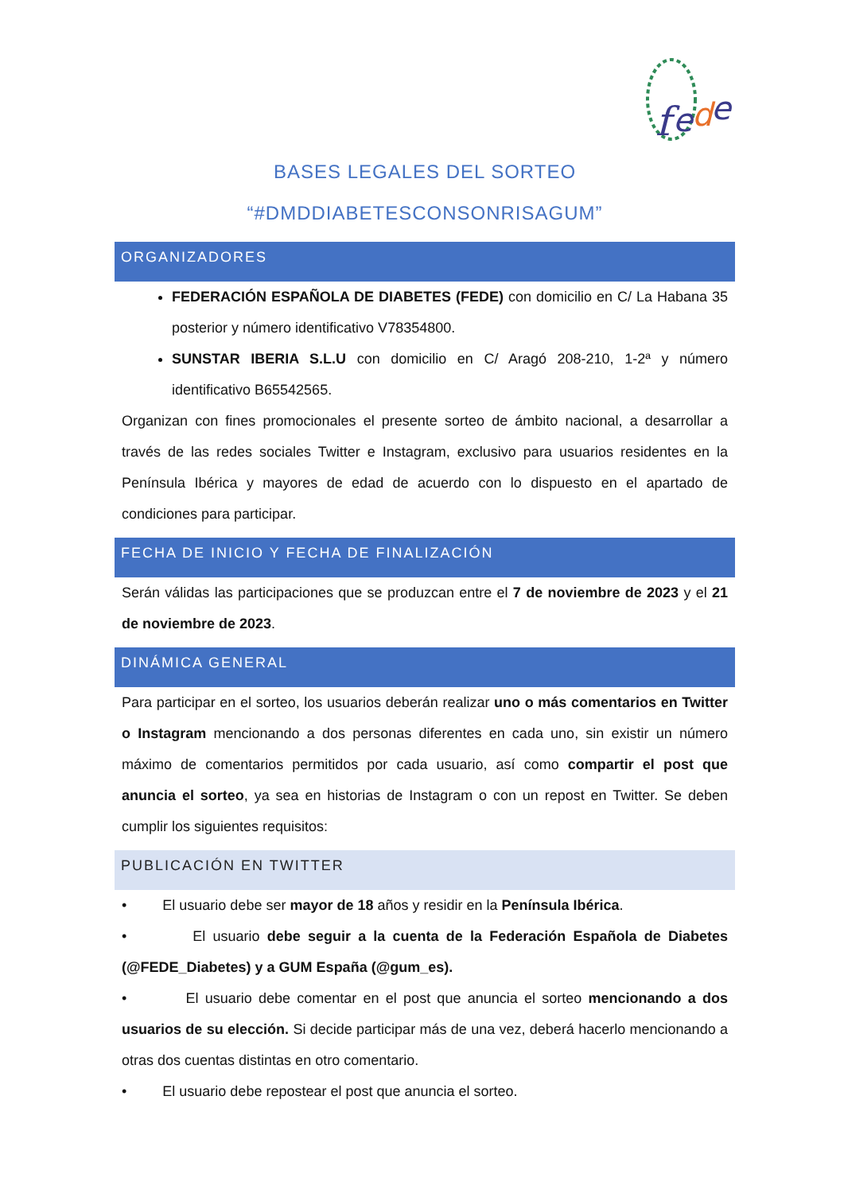f
e
d
e
BASES LEGALES DEL SORTEO
“#DMDDIABETESCONSONRISAGUM”
ORGANIZADORES
FEDERACIÓN ESPAÑOLA DE DIABETES (FEDE) con domicilio en C/ La Habana 35 posterior y número identificativo V78354800.
SUNSTAR IBERIA S.L.U con domicilio en C/ Aragó 208-210, 1-2ª y número identificativo B65542565.
Organizan con fines promocionales el presente sorteo de ámbito nacional, a desarrollar a través de las redes sociales Twitter e Instagram, exclusivo para usuarios residentes en la Península Ibérica y mayores de edad de acuerdo con lo dispuesto en el apartado de condiciones para participar.
FECHA DE INICIO Y FECHA DE FINALIZACIÓN
Serán válidas las participaciones que se produzcan entre el 7 de noviembre de 2023 y el 21 de noviembre de 2023.
DINÁMICA GENERAL
Para participar en el sorteo, los usuarios deberán realizar uno o más comentarios en Twitter o Instagram mencionando a dos personas diferentes en cada uno, sin existir un número máximo de comentarios permitidos por cada usuario, así como compartir el post que anuncia el sorteo, ya sea en historias de Instagram o con un repost en Twitter. Se deben cumplir los siguientes requisitos:
PUBLICACIÓN EN TWITTER
• El usuario debe ser mayor de 18 años y residir en la Península Ibérica.
• El usuario debe seguir a la cuenta de la Federación Española de Diabetes (@FEDE_Diabetes) y a GUM España (@gum_es).
• El usuario debe comentar en el post que anuncia el sorteo mencionando a dos usuarios de su elección. Si decide participar más de una vez, deberá hacerlo mencionando a otras dos cuentas distintas en otro comentario.
• El usuario debe repostear el post que anuncia el sorteo.